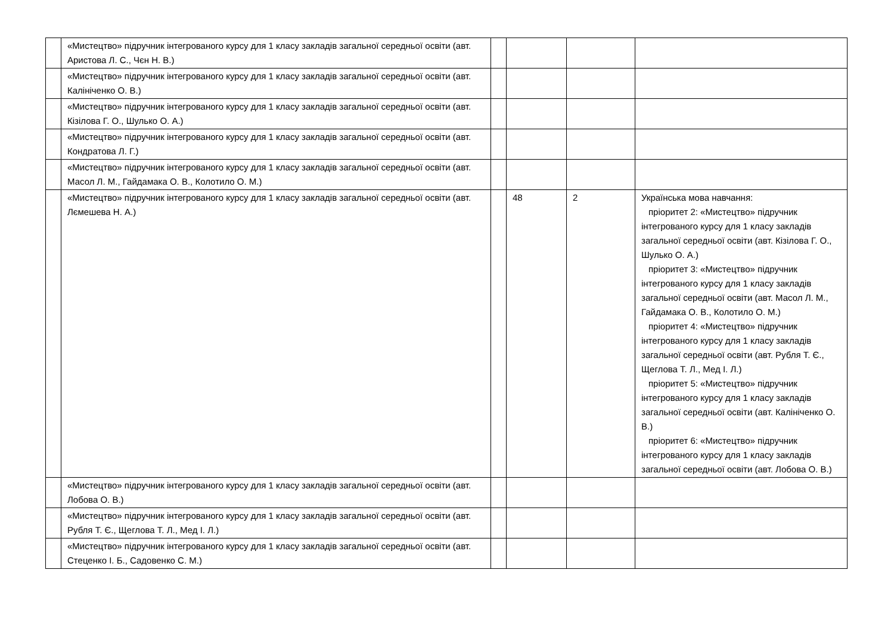| | «Мистецтво» підручник інтегрованого курсу для 1 класу закладів загальної середньої освіти (авт. Аристова Л. С., Чєн Н. В.) | | | | |
| | «Мистецтво» підручник інтегрованого курсу для 1 класу закладів загальної середньої освіти (авт. Калініченко О. В.) | | | | |
| | «Мистецтво» підручник інтегрованого курсу для 1 класу закладів загальної середньої освіти (авт. Кізілова Г. О., Шулько О. А.) | | | | |
| | «Мистецтво» підручник інтегрованого курсу для 1 класу закладів загальної середньої освіти (авт. Кондратова Л. Г.) | | | | |
| | «Мистецтво» підручник інтегрованого курсу для 1 класу закладів загальної середньої освіти (авт. Масол Л. М., Гайдамака О. В., Колотило О. М.) | | | | |
| | «Мистецтво» підручник інтегрованого курсу для 1 класу закладів загальної середньої освіти (авт. Лємешева Н. А.) | | 48 | 2 | Українська мова навчання: пріоритет 2: «Мистецтво» підручник інтегрованого курсу для 1 класу закладів загальної середньої освіти (авт. Кізілова Г. О., Шулько О. А.) пріоритет 3: «Мистецтво» підручник інтегрованого курсу для 1 класу закладів загальної середньої освіти (авт. Масол Л. М., Гайдамака О. В., Колотило О. М.) пріоритет 4: «Мистецтво» підручник інтегрованого курсу для 1 класу закладів загальної середньої освіти (авт. Рубля Т. Є., Щеглова Т. Л., Мед І. Л.) пріоритет 5: «Мистецтво» підручник інтегрованого курсу для 1 класу закладів загальної середньої освіти (авт. Калініченко О. В.) пріоритет 6: «Мистецтво» підручник інтегрованого курсу для 1 класу закладів загальної середньої освіти (авт. Лобова О. В.) |
| | «Мистецтво» підручник інтегрованого курсу для 1 класу закладів загальної середньої освіти (авт. Лобова О. В.) | | | | |
| | «Мистецтво» підручник інтегрованого курсу для 1 класу закладів загальної середньої освіти (авт. Рубля Т. Є., Щеглова Т. Л., Мед І. Л.) | | | | |
| | «Мистецтво» підручник інтегрованого курсу для 1 класу закладів загальної середньої освіти (авт. Стеценко І. Б., Садовенко С. М.) | | | | |